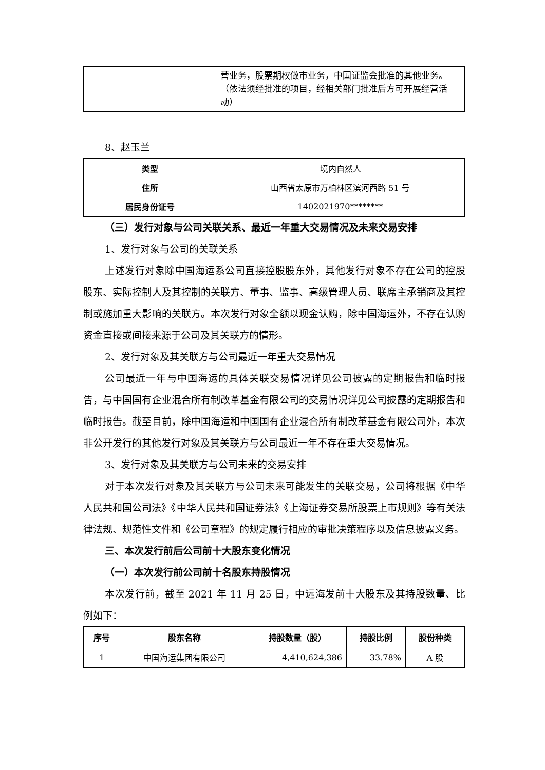| | 营业务，股票期权做市业务，中国证监会批准的其他业务。（依法须经批准的项目，经相关部门批准后方可开展经营活动） |
8、赵玉兰
| 类型 | 境内自然人 |
| 住所 | 山西省太原市万柏林区滨河西路 51 号 |
| 居民身份证号 | 1402021970******** |
（三）发行对象与公司关联关系、最近一年重大交易情况及未来交易安排
1、发行对象与公司的关联关系
上述发行对象除中国海运系公司直接控股股东外，其他发行对象不存在公司的控股股东、实际控制人及其控制的关联方、董事、监事、高级管理人员、联席主承销商及其控制或施加重大影响的关联方。本次发行对象全额以现金认购，除中国海运外，不存在认购资金直接或间接来源于公司及其关联方的情形。
2、发行对象及其关联方与公司最近一年重大交易情况
公司最近一年与中国海运的具体关联交易情况详见公司披露的定期报告和临时报告，与中国国有企业混合所有制改革基金有限公司的交易情况详见公司披露的定期报告和临时报告。截至目前，除中国海运和中国国有企业混合所有制改革基金有限公司外，本次非公开发行的其他发行对象及其关联方与公司最近一年不存在重大交易情况。
3、发行对象及其关联方与公司未来的交易安排
对于本次发行对象及其关联方与公司未来可能发生的关联交易，公司将根据《中华人民共和国公司法》《中华人民共和国证券法》《上海证券交易所股票上市规则》等有关法律法规、规范性文件和《公司章程》的规定履行相应的审批决策程序以及信息披露义务。
三、本次发行前后公司前十大股东变化情况
（一）本次发行前公司前十名股东持股情况
本次发行前，截至 2021 年 11 月 25 日，中远海发前十大股东及其持股数量、比例如下：
| 序号 | 股东名称 | 持股数量（股） | 持股比例 | 股份种类 |
| --- | --- | --- | --- | --- |
| 1 | 中国海运集团有限公司 | 4,410,624,386 | 33.78% | A 股 |